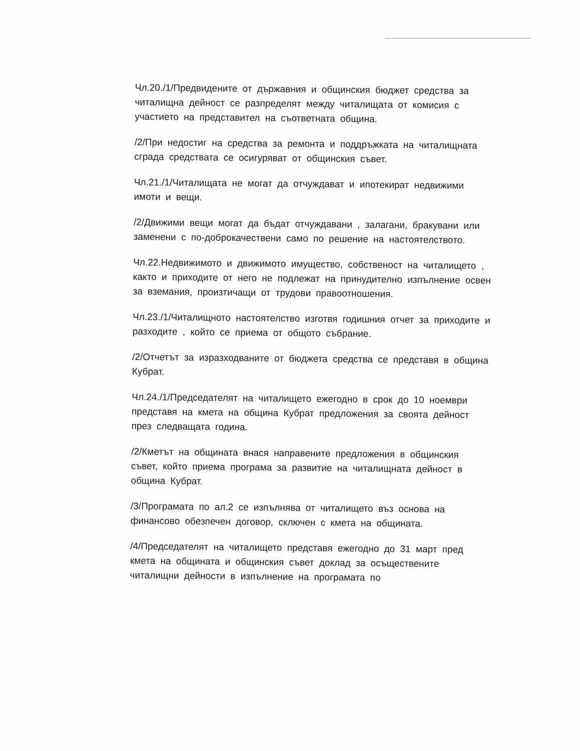Чл.20./1/Предвидените от държавния и общинския бюджет средства за читалищна дейност се разпределят между читалищата от комисия с участието на представител на съответната община.
/2/При недостиг на средства за ремонта и поддръжката на читалищната сграда средствата се осигуряват от общинския съвет.
Чл.21./1/Читалищата не могат да отчуждават и ипотекират недвижими имоти и вещи.
/2/Движими вещи могат да бъдат отчуждавани , залагани, бракувани или заменени с по-доброкачествени само по решение на настоятелството.
Чл.22.Недвижимото и движимото имущество, собственост на читалището , както и приходите от него не подлежат на принудително изпълнение освен за вземания, произтичащи от трудови правоотношения.
Чл.23./1/Читалищното настоятелство изготвя годишния отчет за приходите и разходите , който се приема от общото събрание.
/2/Отчетът за изразходваните от бюджета средства се представя в община Кубрат.
Чл.24./1/Председателят на читалището ежегодно в срок до 10 ноември представя на кмета на община Кубрат предложения за своята дейност през следващата година.
/2/Кметът на общината внася направените предложения в общинския съвет, който приема програма за развитие на читалищната дейност в община Кубрат.
/3/Програмата по ал.2 се изпълнява от читалището въз основа на финансово обезпечен договор, сключен с кмета на общината.
/4/Председателят на читалището представя ежегодно до 31 март пред кмета на общината и общинския съвет доклад за осъществените читалищни дейности в изпълнение на програмата по